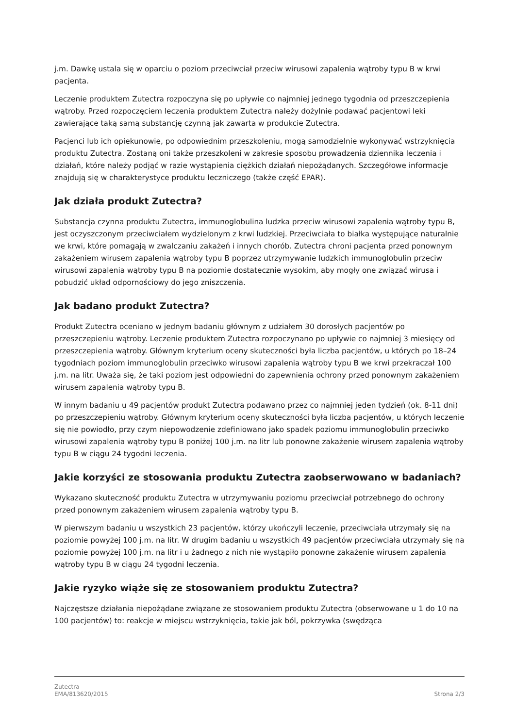j.m. Dawkę ustala się w oparciu o poziom przeciwciał przeciw wirusowi zapalenia wątroby typu B w krwi pacjenta.
Leczenie produktem Zutectra rozpoczyna się po upływie co najmniej jednego tygodnia od przeszczepienia wątroby. Przed rozpoczęciem leczenia produktem Zutectra należy dożylnie podawać pacjentowi leki zawierające taką samą substancję czynną jak zawarta w produkcie Zutectra.
Pacjenci lub ich opiekunowie, po odpowiednim przeszkoleniu, mogą samodzielnie wykonywać wstrzyknięcia produktu Zutectra. Zostaną oni także przeszkoleni w zakresie sposobu prowadzenia dziennika leczenia i działań, które należy podjąć w razie wystąpienia ciężkich działań niepożądanych. Szczegółowe informacje znajdują się w charakterystyce produktu leczniczego (także część EPAR).
Jak działa produkt Zutectra?
Substancja czynna produktu Zutectra, immunoglobulina ludzka przeciw wirusowi zapalenia wątroby typu B, jest oczyszczonym przeciwciałem wydzielonym z krwi ludzkiej. Przeciwciała to białka występujące naturalnie we krwi, które pomagają w zwalczaniu zakażeń i innych chorób. Zutectra chroni pacjenta przed ponownym zakażeniem wirusem zapalenia wątroby typu B poprzez utrzymywanie ludzkich immunoglobulin przeciw wirusowi zapalenia wątroby typu B na poziomie dostatecznie wysokim, aby mogły one związać wirusa i pobudzić układ odpornościowy do jego zniszczenia.
Jak badano produkt Zutectra?
Produkt Zutectra oceniano w jednym badaniu głównym z udziałem 30 dorosłych pacjentów po przeszczepieniu wątroby. Leczenie produktem Zutectra rozpoczynano po upływie co najmniej 3 miesięcy od przeszczepienia wątroby. Głównym kryterium oceny skuteczności była liczba pacjentów, u których po 18–24 tygodniach poziom immunoglobulin przeciwko wirusowi zapalenia wątroby typu B we krwi przekraczał 100 j.m. na litr. Uważa się, że taki poziom jest odpowiedni do zapewnienia ochrony przed ponownym zakażeniem wirusem zapalenia wątroby typu B.
W innym badaniu u 49 pacjentów produkt Zutectra podawano przez co najmniej jeden tydzień (ok. 8-11 dni) po przeszczepieniu wątroby. Głównym kryterium oceny skuteczności była liczba pacjentów, u których leczenie się nie powiodło, przy czym niepowodzenie zdefiniowano jako spadek poziomu immunoglobulin przeciwko wirusowi zapalenia wątroby typu B poniżej 100 j.m. na litr lub ponowne zakażenie wirusem zapalenia wątroby typu B w ciągu 24 tygodni leczenia.
Jakie korzyści ze stosowania produktu Zutectra zaobserwowano w badaniach?
Wykazano skuteczność produktu Zutectra w utrzymywaniu poziomu przeciwciał potrzebnego do ochrony przed ponownym zakażeniem wirusem zapalenia wątroby typu B.
W pierwszym badaniu u wszystkich 23 pacjentów, którzy ukończyli leczenie, przeciwciała utrzymały się na poziomie powyżej 100 j.m. na litr. W drugim badaniu u wszystkich 49 pacjentów przeciwciała utrzymały się na poziomie powyżej 100 j.m. na litr i u żadnego z nich nie wystąpiło ponowne zakażenie wirusem zapalenia wątroby typu B w ciągu 24 tygodni leczenia.
Jakie ryzyko wiąże się ze stosowaniem produktu Zutectra?
Najczęstsze działania niepożądane związane ze stosowaniem produktu Zutectra (obserwowane u 1 do 10 na 100 pacjentów) to: reakcje w miejscu wstrzyknięcia, takie jak ból, pokrzywka (swędząca
Zutectra
EMA/813620/2015
Strona 2/3